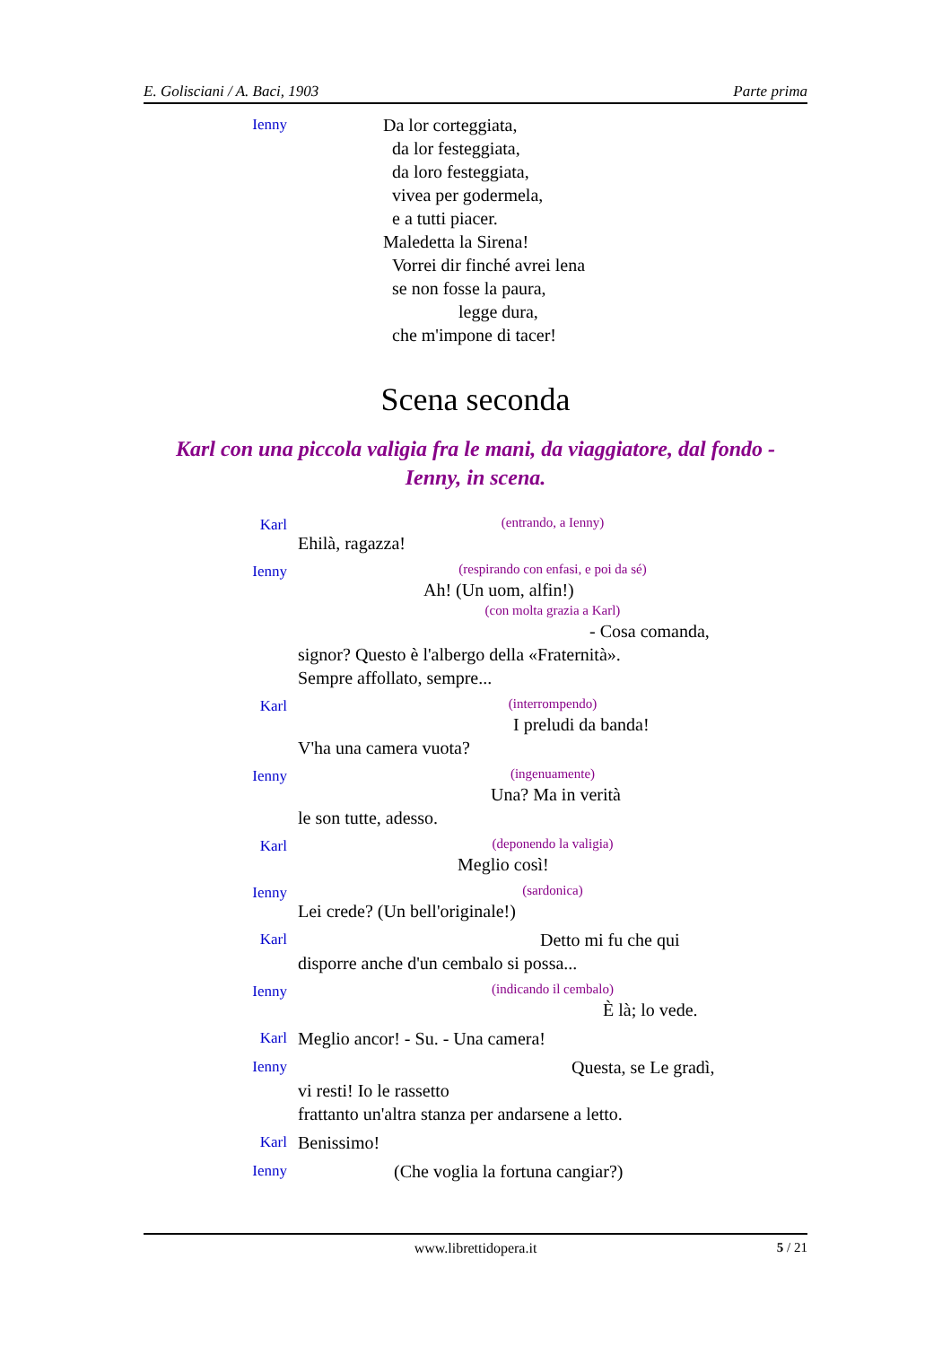E. Golisciani / A. Baci, 1903 Parte prima
Ienny
Da lor corteggiata,
da lor festeggiata,
da loro festeggiata,
vivea per godermela,
e a tutti piacer.
Maledetta la Sirena!
Vorrei dir finché avrei lena
se non fosse la paura,
legge dura,
che m'impone di tacer!
Scena seconda
Karl con una piccola valigia fra le mani, da viaggiatore, dal fondo -
Ienny, in scena.
Karl
(entrando, a Ienny)
Ehilà, ragazza!
Ienny
(respirando con enfasi, e poi da sé)
Ah! (Un uom, alfin!)
(con molta grazia a Karl)
- Cosa comanda,
signor? Questo è l'albergo della «Fraternità».
Sempre affollato, sempre...
Karl
(interrompendo)
I preludi da banda!
V'ha una camera vuota?
Ienny
(ingenuamente)
Una? Ma in verità
le son tutte, adesso.
Karl
(deponendo la valigia)
Meglio così!
Ienny
(sardonica)
Lei crede? (Un bell'originale!)
Karl
Detto mi fu che qui
disporre anche d'un cembalo si possa...
Ienny
(indicando il cembalo)
È là; lo vede.
Karl
Meglio ancor! - Su. - Una camera!
Ienny
Questa, se Le gradì,
vi resti! Io le rassetto
frattanto un'altra stanza per andarsene a letto.
Karl
Benissimo!
Ienny
(Che voglia la fortuna cangiar?)
www.librettidopera.it 5 / 21